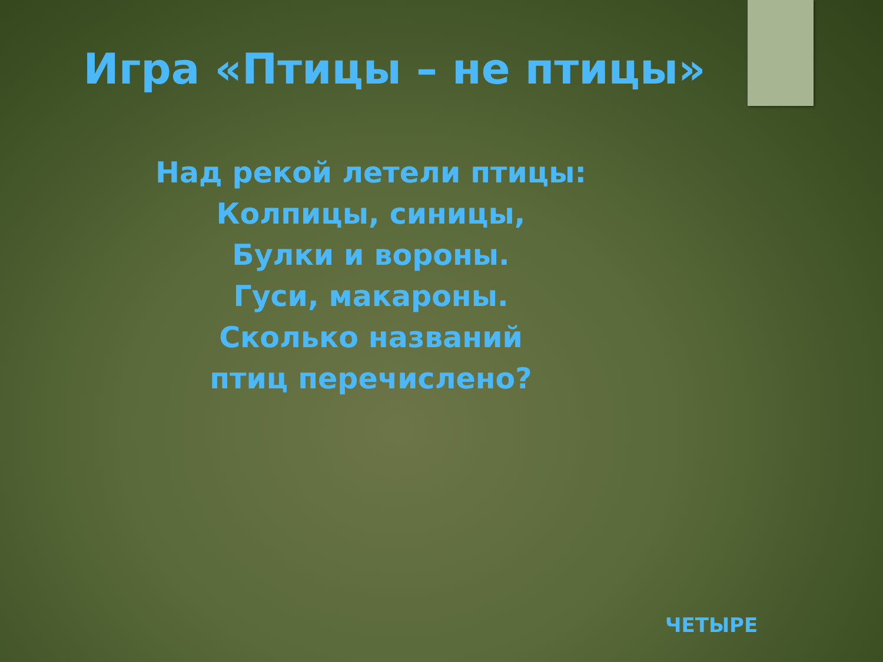Игра «Птицы – не птицы»
Над рекой летели птицы:
Колпицы, синицы,
Булки и вороны.
Гуси, макароны.
Сколько названий
птиц перечислено?
ЧЕТЫРЕ